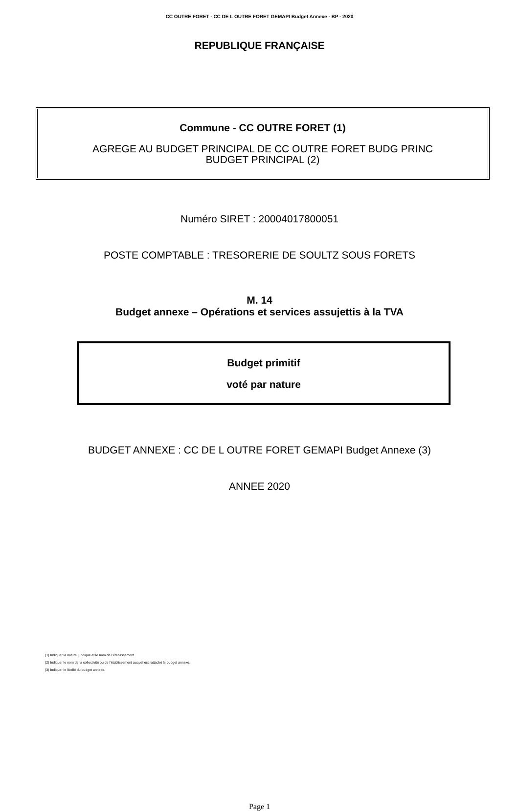CC OUTRE FORET - CC DE L OUTRE FORET GEMAPI Budget Annexe - BP - 2020
REPUBLIQUE FRANÇAISE
Commune - CC OUTRE FORET (1)
AGREGE AU BUDGET PRINCIPAL DE CC OUTRE FORET BUDG PRINC
BUDGET PRINCIPAL (2)
Numéro SIRET : 20004017800051
POSTE COMPTABLE : TRESORERIE DE SOULTZ SOUS FORETS
M. 14
Budget annexe – Opérations et services assujettis à la TVA
Budget primitif
voté par nature
BUDGET ANNEXE : CC DE L OUTRE FORET GEMAPI Budget Annexe (3)
ANNEE 2020
(1) Indiquer la nature juridique et le nom de l’établissement.
(2) Indiquer le nom de la collectivité ou de l’établissement auquel est rattaché le budget annexe.
(3) Indiquer le libellé du budget annexe.
Page 1